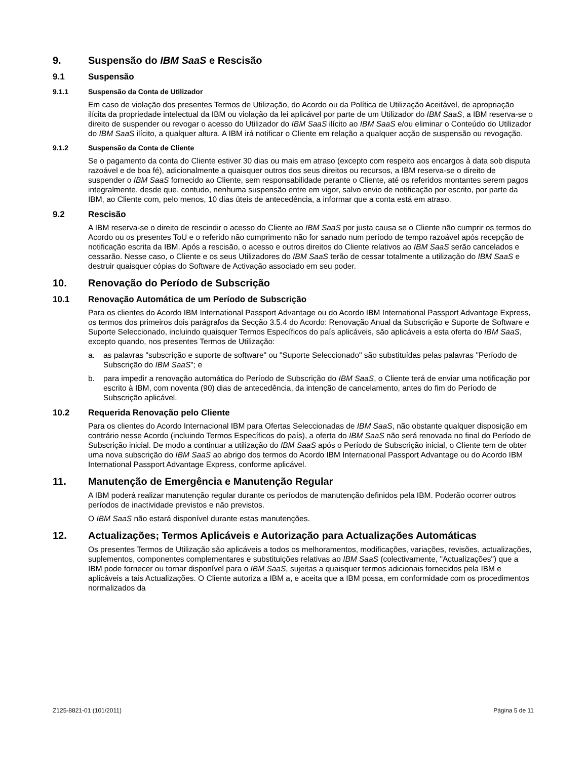9. Suspensão do IBM SaaS e Rescisão
9.1 Suspensão
9.1.1 Suspensão da Conta de Utilizador
Em caso de violação dos presentes Termos de Utilização, do Acordo ou da Política de Utilização Aceitável, de apropriação ilícita da propriedade intelectual da IBM ou violação da lei aplicável por parte de um Utilizador do IBM SaaS, a IBM reserva-se o direito de suspender ou revogar o acesso do Utilizador do IBM SaaS ilícito ao IBM SaaS e/ou eliminar o Conteúdo do Utilizador do IBM SaaS ilícito, a qualquer altura. A IBM irá notificar o Cliente em relação a qualquer acção de suspensão ou revogação.
9.1.2 Suspensão da Conta de Cliente
Se o pagamento da conta do Cliente estiver 30 dias ou mais em atraso (excepto com respeito aos encargos à data sob disputa razoável e de boa fé), adicionalmente a quaisquer outros dos seus direitos ou recursos, a IBM reserva-se o direito de suspender o IBM SaaS fornecido ao Cliente, sem responsabilidade perante o Cliente, até os referidos montantes serem pagos integralmente, desde que, contudo, nenhuma suspensão entre em vigor, salvo envio de notificação por escrito, por parte da IBM, ao Cliente com, pelo menos, 10 dias úteis de antecedência, a informar que a conta está em atraso.
9.2 Rescisão
A IBM reserva-se o direito de rescindir o acesso do Cliente ao IBM SaaS por justa causa se o Cliente não cumprir os termos do Acordo ou os presentes ToU e o referido não cumprimento não for sanado num período de tempo razoável após recepção de notificação escrita da IBM. Após a rescisão, o acesso e outros direitos do Cliente relativos ao IBM SaaS serão cancelados e cessarão. Nesse caso, o Cliente e os seus Utilizadores do IBM SaaS terão de cessar totalmente a utilização do IBM SaaS e destruir quaisquer cópias do Software de Activação associado em seu poder.
10. Renovação do Período de Subscrição
10.1 Renovação Automática de um Período de Subscrição
Para os clientes do Acordo IBM International Passport Advantage ou do Acordo IBM International Passport Advantage Express, os termos dos primeiros dois parágrafos da Secção 3.5.4 do Acordo: Renovação Anual da Subscrição e Suporte de Software e Suporte Seleccionado, incluindo quaisquer Termos Específicos do país aplicáveis, são aplicáveis a esta oferta do IBM SaaS, excepto quando, nos presentes Termos de Utilização:
a. as palavras "subscrição e suporte de software" ou "Suporte Seleccionado" são substituídas pelas palavras "Período de Subscrição do IBM SaaS"; e
b. para impedir a renovação automática do Período de Subscrição do IBM SaaS, o Cliente terá de enviar uma notificação por escrito à IBM, com noventa (90) dias de antecedência, da intenção de cancelamento, antes do fim do Período de Subscrição aplicável.
10.2 Requerida Renovação pelo Cliente
Para os clientes do Acordo Internacional IBM para Ofertas Seleccionadas de IBM SaaS, não obstante qualquer disposição em contrário nesse Acordo (incluindo Termos Específicos do país), a oferta do IBM SaaS não será renovada no final do Período de Subscrição inicial. De modo a continuar a utilização do IBM SaaS após o Período de Subscrição inicial, o Cliente tem de obter uma nova subscrição do IBM SaaS ao abrigo dos termos do Acordo IBM International Passport Advantage ou do Acordo IBM International Passport Advantage Express, conforme aplicável.
11. Manutenção de Emergência e Manutenção Regular
A IBM poderá realizar manutenção regular durante os períodos de manutenção definidos pela IBM. Poderão ocorrer outros períodos de inactividade previstos e não previstos.
O IBM SaaS não estará disponível durante estas manutenções.
12. Actualizações; Termos Aplicáveis e Autorização para Actualizações Automáticas
Os presentes Termos de Utilização são aplicáveis a todos os melhoramentos, modificações, variações, revisões, actualizações, suplementos, componentes complementares e substituições relativas ao IBM SaaS (colectivamente, "Actualizações") que a IBM pode fornecer ou tornar disponível para o IBM SaaS, sujeitas a quaisquer termos adicionais fornecidos pela IBM e aplicáveis a tais Actualizações. O Cliente autoriza a IBM a, e aceita que a IBM possa, em conformidade com os procedimentos normalizados da
Z125-8821-01 (101/2011) Página 5 de 11